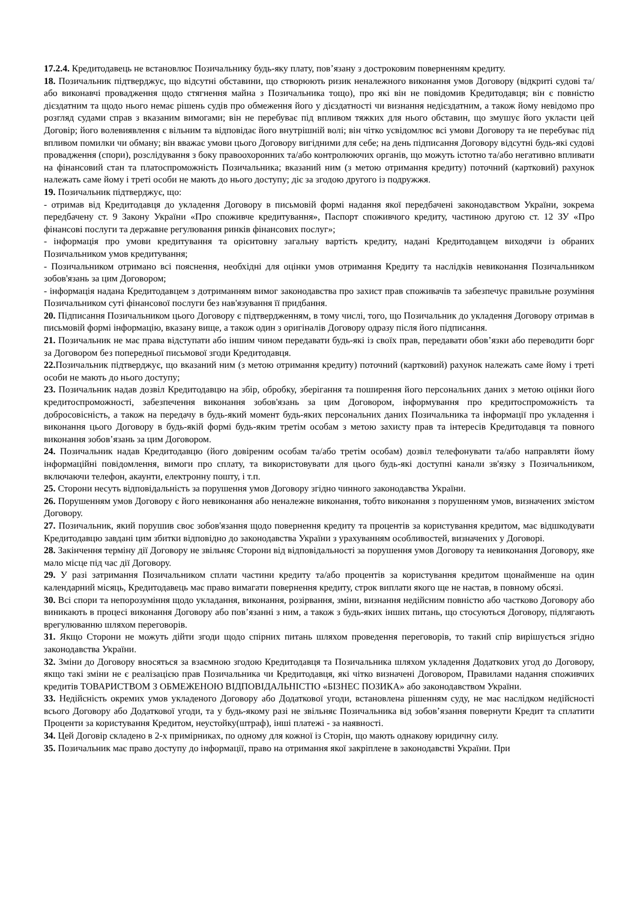17.2.4. Кредитодавець не встановлює Позичальнику будь-яку плату, пов’язану з достроковим поверненням кредиту.
18. Позичальник підтверджує, що відсутні обставини, що створюють ризик неналежного виконання умов Договору (відкриті судові та/або виконавчі провадження щодо стягнення майна з Позичальника тощо), про які він не повідомив Кредитодавця; він є повністю дієздатним та щодо нього немає рішень судів про обмеження його у дієздатності чи визнання недієздатним, а також йому невідомо про розгляд судами справ з вказаним вимогами; він не перебуває під впливом тяжких для нього обставин, що змушує його укласти цей Договір; його волевиявлення є вільним та відповідає його внутрішній волі; він чітко усвідомлює всі умови Договору та не перебуває під впливом помилки чи обману; він вважає умови цього Договору вигідними для себе; на день підписання Договору відсутні будь-які судові провадження (спори), розслідування з боку правоохоронних та/або контролюючих органів, що можуть істотно та/або негативно впливати на фінансовий стан та платоспроможність Позичальника; вказаний ним (з метою отримання кредиту) поточний (картковий) рахунок належать саме йому і треті особи не мають до нього доступу; діє за згодою другого із подружжя.
19. Позичальник підтверджує, що:
- отримав від Кредитодавця до укладення Договору в письмовій формі надання якої передбачені законодавством України, зокрема передбачену ст. 9 Закону України «Про споживче кредитування», Паспорт споживчого кредиту, частиною другою ст. 12 ЗУ «Про фінансові послуги та державне регулювання ринків фінансових послуг»;
- інформація про умови кредитування та орієнтовну загальну вартість кредиту, надані Кредитодавцем виходячи із обраних Позичальником умов кредитування;
- Позичальником отримано всі пояснення, необхідні для оцінки умов отримання Кредиту та наслідків невиконання Позичальником зобов'язань за цим Договором;
- інформація надана Кредитодавцем з дотриманням вимог законодавства про захист прав споживачів та забезпечує правильне розуміння Позичальником суті фінансової послуги без нав'язування її придбання.
20. Підписання Позичальником цього Договору є підтвердженням, в тому числі, того, що Позичальник до укладення Договору отримав в письмовій формі інформацію, вказану вище, а також один з оригіналів Договору одразу після його підписання.
21. Позичальник не має права відступати або іншим чином передавати будь-які із своїх прав, передавати обов’язки або переводити борг за Договором без попередньої письмової згоди Кредитодавця.
22. Позичальник підтверджує, що вказаний ним (з метою отримання кредиту) поточний (картковий) рахунок належать саме йому і треті особи не мають до нього доступу;
23. Позичальник надав дозвіл Кредитодавцю на збір, обробку, зберігання та поширення його персональних даних з метою оцінки його кредитоспроможності, забезпечення виконання зобов'язань за цим Договором, інформування про кредитоспроможність та добросовісність, а також на передачу в будь-який момент будь-яких персональних даних Позичальника та інформації про укладення і виконання цього Договору в будь-якій формі будь-яким третім особам з метою захисту прав та інтересів Кредитодавця та повного виконання зобов’язань за цим Договором.
24. Позичальник надав Кредитодавцю (його довіреним особам та/або третім особам) дозвіл телефонувати та/або направляти йому інформаційні повідомлення, вимоги про сплату, та використовувати для цього будь-які доступні канали зв'язку з Позичальником, включаючи телефон, акаунти, електронну пошту, і т.п.
25. Сторони несуть відповідальність за порушення умов Договору згідно чинного законодавства України.
26. Порушенням умов Договору є його невиконання або неналежне виконання, тобто виконання з порушенням умов, визначених змістом Договору.
27. Позичальник, який порушив своє зобов'язання щодо повернення кредиту та процентів за користування кредитом, має відшкодувати Кредитодавцю завдані цим збитки відповідно до законодавства України з урахуванням особливостей, визначених у Договорі.
28. Закінчення терміну дії Договору не звільняє Сторони від відповідальності за порушення умов Договору та невиконання Договору, яке мало місце під час дії Договору.
29. У разі затримання Позичальником сплати частини кредиту та/або процентів за користування кредитом щонайменше на один календарний місяць, Кредитодавець має право вимагати повернення кредиту, строк виплати якого ще не настав, в повному обсязі.
30. Всі спори та непорозуміння щодо укладання, виконання, розірвання, зміни, визнання недійсним повністю або частково Договору або виникають в процесі виконання Договору або пов’язанні з ним, а також з будь-яких інших питань, що стосуються Договору, підлягають врегулюванню шляхом переговорів.
31. Якщо Сторони не можуть дійти згоди щодо спірних питань шляхом проведення переговорів, то такий спір вирішується згідно законодавства України.
32. Зміни до Договору вносяться за взаємною згодою Кредитодавця та Позичальника шляхом укладення Додаткових угод до Договору, якщо такі зміни не є реалізацією прав Позичальника чи Кредитодавця, які чітко визначені Договором, Правилами надання споживчих кредитів ТОВАРИСТВОМ З ОБМЕЖЕНОЮ ВІДПОВІДАЛЬНІСТЮ «БІЗНЕС ПОЗИКА» або законодавством України.
33. Недійсність окремих умов укладеного Договору або Додаткової угоди, встановлена рішенням суду, не має наслідком недійсності всього Договору або Додаткової угоди, та у будь-якому разі не звільняє Позичальника від зобов’язання повернути Кредит та сплатити Проценти за користування Кредитом, неустойку(штраф), інші платежі - за наявності.
34. Цей Договір складено в 2-х примірниках, по одному для кожної із Сторін, що мають однакову юридичну силу.
35. Позичальник має право доступу до інформації, право на отримання якої закріплене в законодавстві України. При